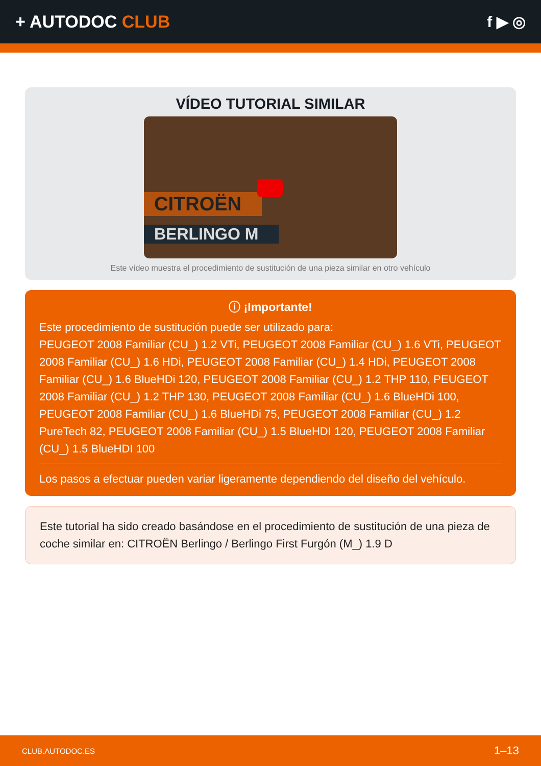+ AUTODOC CLUB f ▶ ◎
VÍDEO TUTORIAL SIMILAR
CITROËN
BERLINGO M
Este vídeo muestra el procedimiento de sustitución de una pieza similar en otro vehículo
ⓘ ¡Importante!
Este procedimiento de sustitución puede ser utilizado para:
PEUGEOT 2008 Familiar (CU_) 1.2 VTi, PEUGEOT 2008 Familiar (CU_) 1.6 VTi, PEUGEOT 2008 Familiar (CU_) 1.6 HDi, PEUGEOT 2008 Familiar (CU_) 1.4 HDi, PEUGEOT 2008 Familiar (CU_) 1.6 BlueHDi 120, PEUGEOT 2008 Familiar (CU_) 1.2 THP 110, PEUGEOT 2008 Familiar (CU_) 1.2 THP 130, PEUGEOT 2008 Familiar (CU_) 1.6 BlueHDi 100, PEUGEOT 2008 Familiar (CU_) 1.6 BlueHDi 75, PEUGEOT 2008 Familiar (CU_) 1.2 PureTech 82, PEUGEOT 2008 Familiar (CU_) 1.5 BlueHDI 120, PEUGEOT 2008 Familiar (CU_) 1.5 BlueHDI 100
Los pasos a efectuar pueden variar ligeramente dependiendo del diseño del vehículo.
Este tutorial ha sido creado basándose en el procedimiento de sustitución de una pieza de coche similar en: CITROËN Berlingo / Berlingo First Furgón (M_) 1.9 D
CLUB.AUTODOC.ES 1–13